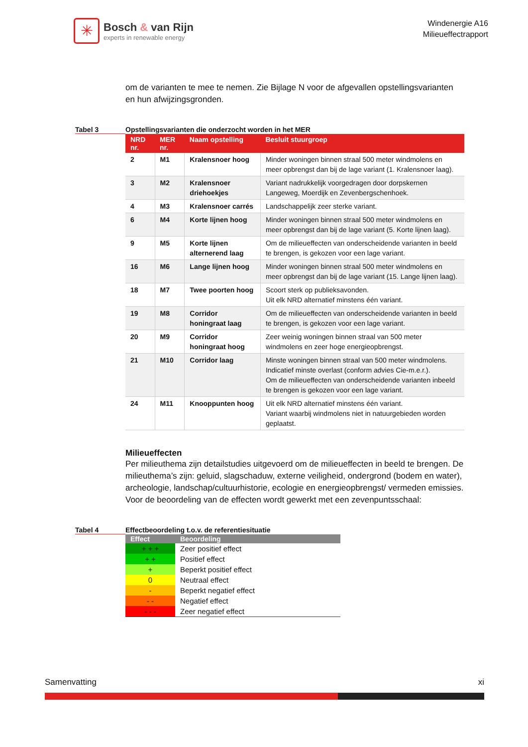✳
Bosch & van Rijn
experts in renewable energy
Windenergie A16
Milieueffectrapport
om de varianten te mee te nemen. Zie Bijlage N voor de afgevallen opstellingsvarianten en hun afwijzingsgronden.
Tabel 3 Opstellingsvarianten die onderzocht worden in het MER
| NRD nr. | MER nr. | Naam opstelling | Besluit stuurgroep |
| --- | --- | --- | --- |
| 2 | M1 | Kralensnoer hoog | Minder woningen binnen straal 500 meter windmolens en meer opbrengst dan bij de lage variant (1. Kralensnoer laag). |
| 3 | M2 | Kralensnoer driehoekjes | Variant nadrukkelijk voorgedragen door dorpskernen Langeweg, Moerdijk en Zevenbergschenhoek. |
| 4 | M3 | Kralensnoer carrés | Landschappelijk zeer sterke variant. |
| 6 | M4 | Korte lijnen hoog | Minder woningen binnen straal 500 meter windmolens en meer opbrengst dan bij de lage variant (5. Korte lijnen laag). |
| 9 | M5 | Korte lijnen alternerend laag | Om de milieueffecten van onderscheidende varianten in beeld te brengen, is gekozen voor een lage variant. |
| 16 | M6 | Lange lijnen hoog | Minder woningen binnen straal 500 meter windmolens en meer opbrengst dan bij de lage variant (15. Lange lijnen laag). |
| 18 | M7 | Twee poorten hoog | Scoort sterk op publieksavonden. Uit elk NRD alternatief minstens één variant. |
| 19 | M8 | Corridor honingraat laag | Om de milieueffecten van onderscheidende varianten in beeld te brengen, is gekozen voor een lage variant. |
| 20 | M9 | Corridor honingraat hoog | Zeer weinig woningen binnen straal van 500 meter windmolens en zeer hoge energieopbrengst. |
| 21 | M10 | Corridor laag | Minste woningen binnen straal van 500 meter windmolens. Indicatief minste overlast (conform advies Cie-m.e.r.). Om de milieueffecten van onderscheidende varianten inbeeld te brengen is gekozen voor een lage variant. |
| 24 | M11 | Knooppunten hoog | Uit elk NRD alternatief minstens één variant. Variant waarbij windmolens niet in natuurgebieden worden geplaatst. |
Milieueffecten
Per milieuthema zijn detailstudies uitgevoerd om de milieueffecten in beeld te brengen. De milieuthema’s zijn: geluid, slagschaduw, externe veiligheid, ondergrond (bodem en water), archeologie, landschap/cultuurhistorie, ecologie en energieopbrengst/ vermeden emissies. Voor de beoordeling van de effecten wordt gewerkt met een zevenpuntsschaal:
Tabel 4 Effectbeoordeling t.o.v. de referentiesituatie
| Effect | Beoordeling |
| --- | --- |
| + + + | Zeer positief effect |
| + + | Positief effect |
| + | Beperkt positief effect |
| 0 | Neutraal effect |
| - | Beperkt negatief effect |
| - - | Negatief effect |
| - - - | Zeer negatief effect |
Samenvatting xi